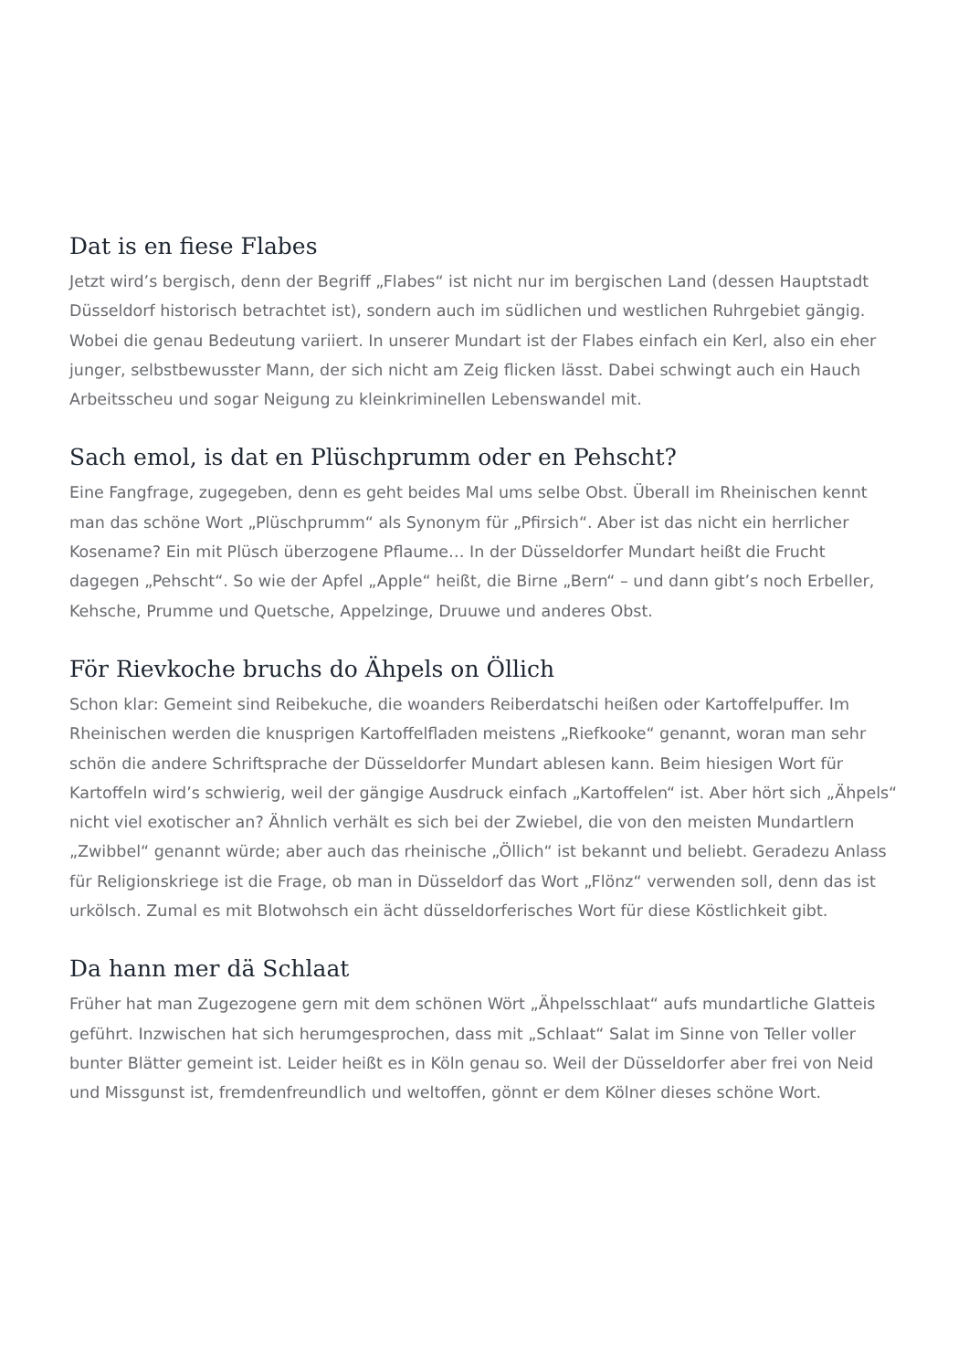Dat is en fiese Flabes
Jetzt wird’s bergisch, denn der Begriff „Flabes“ ist nicht nur im bergischen Land (dessen Hauptstadt Düsseldorf historisch betrachtet ist), sondern auch im südlichen und westlichen Ruhrgebiet gängig. Wobei die genau Bedeutung variiert. In unserer Mundart ist der Flabes einfach ein Kerl, also ein eher junger, selbstbewusster Mann, der sich nicht am Zeig flicken lässt. Dabei schwingt auch ein Hauch Arbeitsscheu und sogar Neigung zu kleinkriminellen Lebenswandel mit.
Sach emol, is dat en Plüschprumm oder en Pehscht?
Eine Fangfrage, zugegeben, denn es geht beides Mal ums selbe Obst. Überall im Rheinischen kennt man das schöne Wort „Plüschprumm“ als Synonym für „Pfirsich“. Aber ist das nicht ein herrlicher Kosename? Ein mit Plüsch überzogene Pflaume… In der Düsseldorfer Mundart heißt die Frucht dagegen „Pehscht“. So wie der Apfel „Apple“ heißt, die Birne „Bern“ – und dann gibt’s noch Erbeller, Kehsche, Prumme und Quetsche, Appelzinge, Druuwe und anderes Obst.
För Rievkoche bruchs do Ähpels on Öllich
Schon klar: Gemeint sind Reibekuche, die woanders Reiberdatschi heißen oder Kartoffelpuffer. Im Rheinischen werden die knusprigen Kartoffelfladen meistens „Riefkooke“ genannt, woran man sehr schön die andere Schriftsprache der Düsseldorfer Mundart ablesen kann. Beim hiesigen Wort für Kartoffeln wird’s schwierig, weil der gängige Ausdruck einfach „Kartoffelen“ ist. Aber hört sich „Ähpels“ nicht viel exotischer an? Ähnlich verhält es sich bei der Zwiebel, die von den meisten Mundartlern „Zwibbel“ genannt würde; aber auch das rheinische „Öllich“ ist bekannt und beliebt. Geradezu Anlass für Religionskriege ist die Frage, ob man in Düsseldorf das Wort „Flönz“ verwenden soll, denn das ist urkölsch. Zumal es mit Blotwohsch ein ächt düsseldorferisches Wort für diese Köstlichkeit gibt.
Da hann mer dä Schlaat
Früher hat man Zugezogene gern mit dem schönen Wört „Ähpelsschlaat“ aufs mundartliche Glatteis geführt. Inzwischen hat sich herumgesprochen, dass mit „Schlaat“ Salat im Sinne von Teller voller bunter Blätter gemeint ist. Leider heißt es in Köln genau so. Weil der Düsseldorfer aber frei von Neid und Missgunst ist, fremdenfreundlich und weltoffen, gönnt er dem Kölner dieses schöne Wort.